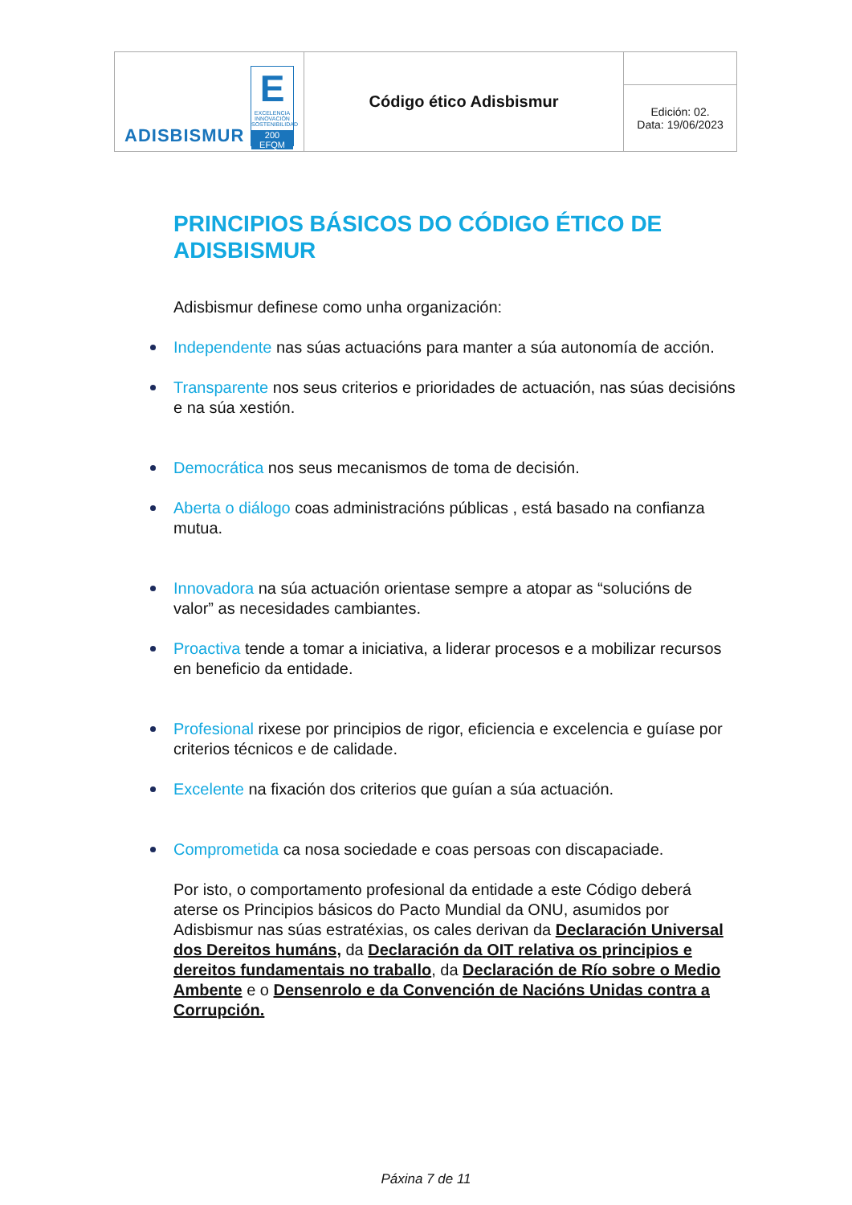| ADISBISMUR E EXCELENCIA INNOVACIÓN SOSTENIBILIDAD 200 EFQM | Código ético Adisbismur | |
| | | Edición: 02. Data: 19/06/2023 |
PRINCIPIOS BÁSICOS DO CÓDIGO ÉTICO DE ADISBISMUR
Adisbismur definese como unha organización:
Independente nas súas actuacións para manter a súa autonomía de acción.
Transparente nos seus criterios e prioridades de actuación, nas súas decisións e na súa xestión.
Democrática nos seus mecanismos de toma de decisión.
Aberta o diálogo coas administracións públicas , está basado na confianza mutua.
Innovadora na súa actuación orientase sempre a atopar as “solucións de valor” as necesidades cambiantes.
Proactiva tende a tomar a iniciativa, a liderar procesos e a mobilizar recursos en beneficio da entidade.
Profesional rixese por principios de rigor, eficiencia e excelencia e guíase por criterios técnicos e de calidade.
Excelente na fixación dos criterios que guían a súa actuación.
Comprometida ca nosa sociedade e coas persoas con discapaciade.
Por isto, o comportamento profesional da entidade a este Código deberá aterse os Principios básicos do Pacto Mundial da ONU, asumidos por Adisbismur nas súas estratéxias, os cales derivan da Declaración Universal dos Dereitos humáns, da Declaración da OIT relativa os principios e dereitos fundamentais no traballo, da Declaración de Río sobre o Medio Ambente e o Densenrolo e da Convención de Nacións Unidas contra a Corrupción.
Páxina 7 de 11